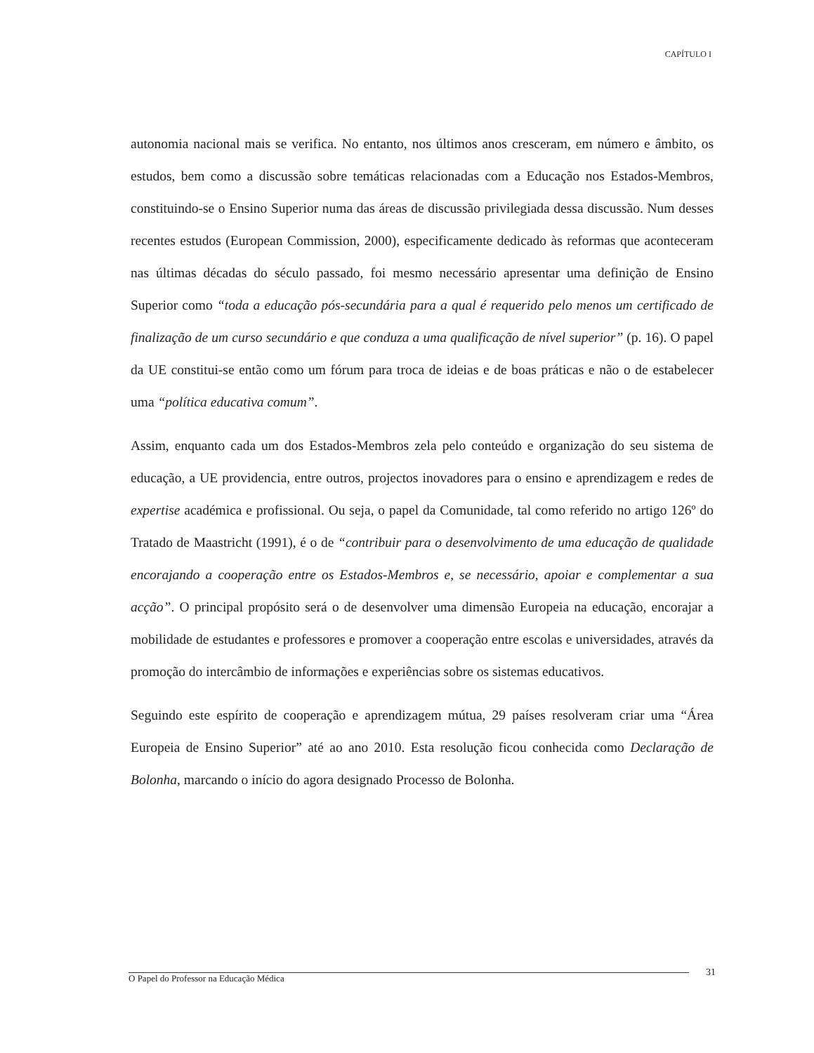CAPÍTULO I
autonomia nacional mais se verifica. No entanto, nos últimos anos cresceram, em número e âmbito, os estudos, bem como a discussão sobre temáticas relacionadas com a Educação nos Estados-Membros, constituindo-se o Ensino Superior numa das áreas de discussão privilegiada dessa discussão. Num desses recentes estudos (European Commission, 2000), especificamente dedicado às reformas que aconteceram nas últimas décadas do século passado, foi mesmo necessário apresentar uma definição de Ensino Superior como “toda a educação pós-secundária para a qual é requerido pelo menos um certificado de finalização de um curso secundário e que conduza a uma qualificação de nível superior” (p. 16). O papel da UE constitui-se então como um fórum para troca de ideias e de boas práticas e não o de estabelecer uma “política educativa comum”.
Assim, enquanto cada um dos Estados-Membros zela pelo conteúdo e organização do seu sistema de educação, a UE providencia, entre outros, projectos inovadores para o ensino e aprendizagem e redes de expertise académica e profissional. Ou seja, o papel da Comunidade, tal como referido no artigo 126º do Tratado de Maastricht (1991), é o de “contribuir para o desenvolvimento de uma educação de qualidade encorajando a cooperação entre os Estados-Membros e, se necessário, apoiar e complementar a sua acção”. O principal propósito será o de desenvolver uma dimensão Europeia na educação, encorajar a mobilidade de estudantes e professores e promover a cooperação entre escolas e universidades, através da promoção do intercâmbio de informações e experiências sobre os sistemas educativos.
Seguindo este espírito de cooperação e aprendizagem mútua, 29 países resolveram criar uma “Área Europeia de Ensino Superior” até ao ano 2010. Esta resolução ficou conhecida como Declaração de Bolonha, marcando o início do agora designado Processo de Bolonha.
31
O Papel do Professor na Educação Médica